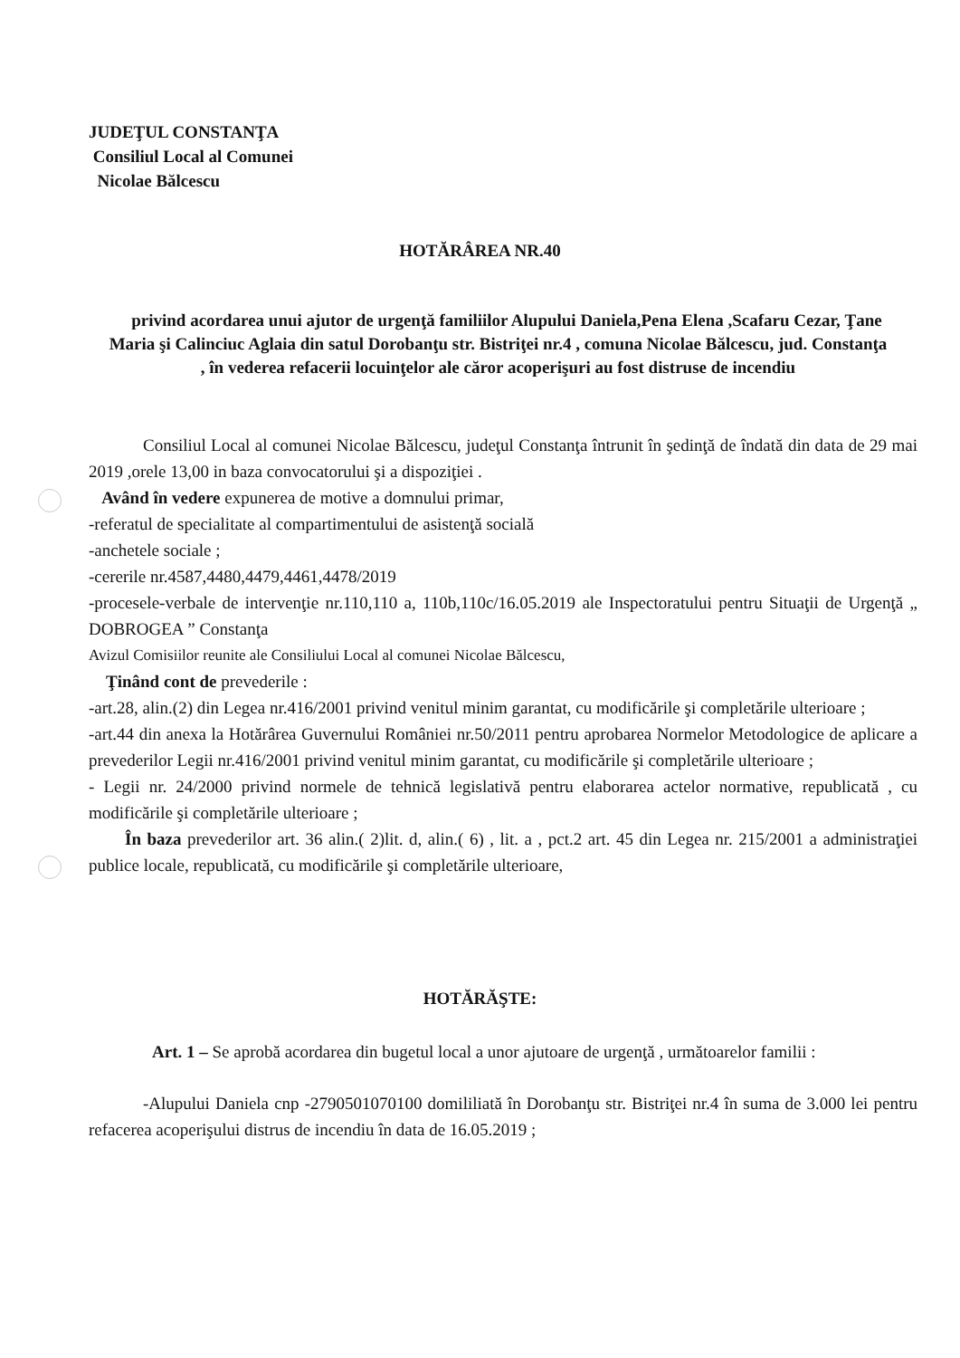JUDEŢUL CONSTANŢA
Consiliul Local al Comunei
Nicolae Bălcescu
HOTĂRÂREA NR.40
privind acordarea unui ajutor de urgenţă familiilor Alupului Daniela,Pena Elena ,Scafaru Cezar, Ţane Maria şi Calinciuc Aglaia din satul Dorobanţu str. Bistriţei nr.4 , comuna Nicolae Bălcescu, jud. Constanţa , în vederea refacerii locuinţelor ale căror acoperişuri au fost distruse de incendiu
Consiliul Local al comunei Nicolae Bălcescu, judeţul Constanţa întrunit în şedinţă de îndată din data de 29 mai 2019 ,orele 13,00 in baza convocatorului şi a dispoziţiei .
Având în vedere expunerea de motive a domnului primar,
-referatul de specialitate al compartimentului de asistenţă socială
-anchetele sociale ;
-cererile nr.4587,4480,4479,4461,4478/2019
-procesele-verbale de intervenţie nr.110,110 a, 110b,110c/16.05.2019 ale Inspectoratului pentru Situaţii de Urgenţă „ DOBROGEA ” Constanţa
Avizul Comisiilor reunite ale Consiliului Local al comunei Nicolae Bălcescu,
Ţinând cont de prevederile :
-art.28, alin.(2) din Legea nr.416/2001 privind venitul minim garantat, cu modificările şi completările ulterioare ;
-art.44 din anexa la Hotărârea Guvernului României nr.50/2011 pentru aprobarea Normelor Metodologice de aplicare a prevederilor Legii nr.416/2001 privind venitul minim garantat, cu modificările şi completările ulterioare ;
- Legii nr. 24/2000 privind normele de tehnică legislativă pentru elaborarea actelor normative, republicată , cu modificările şi completările ulterioare ;
În baza prevederilor art. 36 alin.( 2)lit. d, alin.( 6) , lit. a , pct.2 art. 45 din Legea nr. 215/2001 a administraţiei publice locale, republicată, cu modificările şi completările ulterioare,
HOTĂRĂŞTE:
Art. 1 – Se aprobă acordarea din bugetul local a unor ajutoare de urgenţă , următoarelor familii :
-Alupului Daniela cnp -2790501070100 domililiată în Dorobanţu str. Bistriţei nr.4 în suma de 3.000 lei pentru refacerea acoperişului distrus de incendiu în data de 16.05.2019 ;